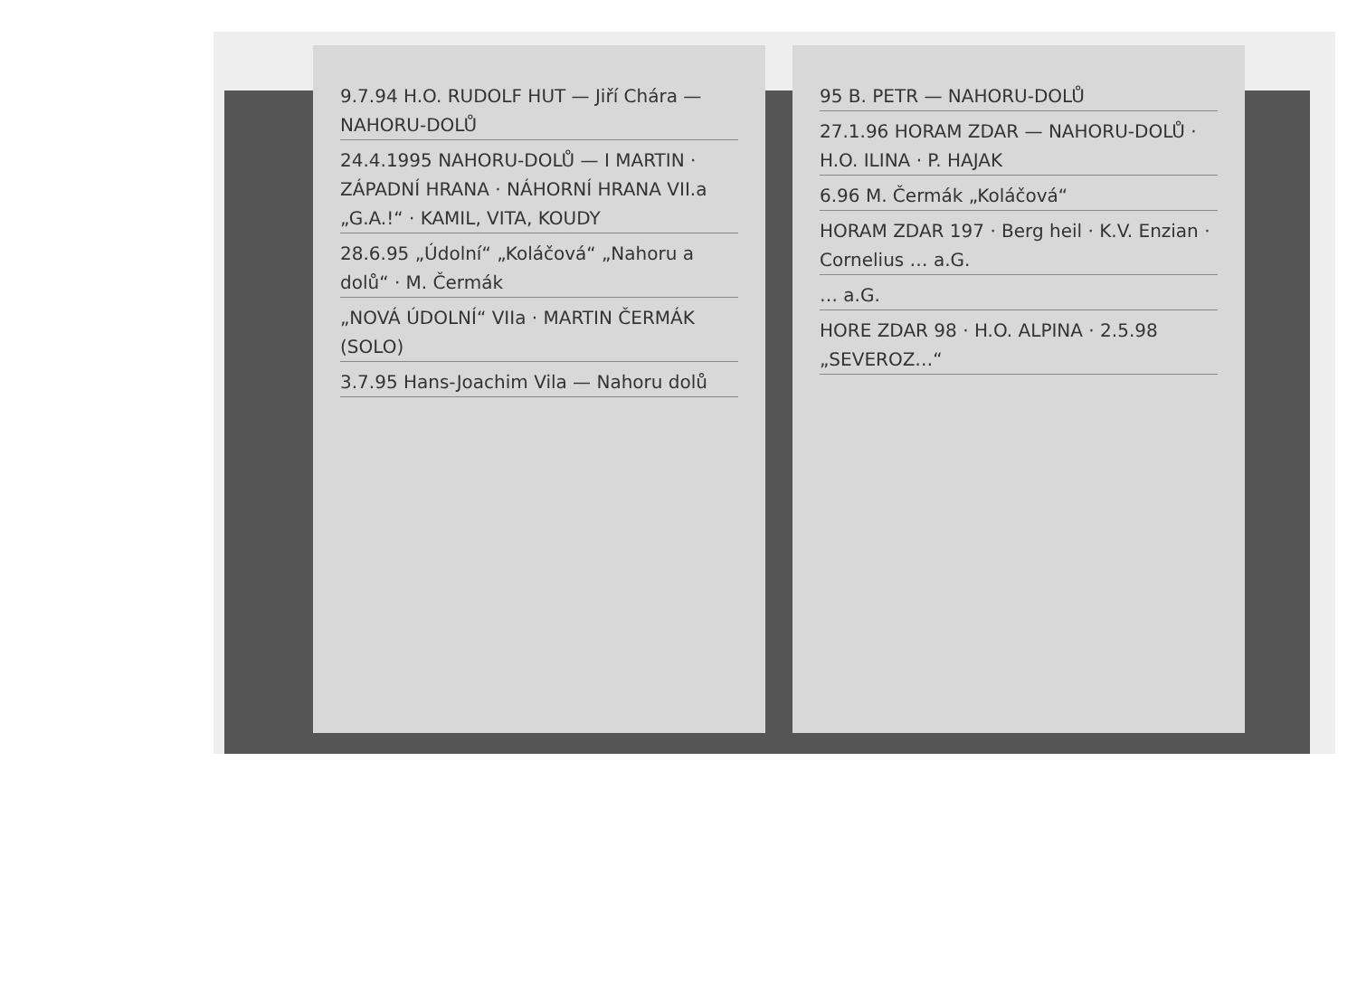9.7.94 H.O. RUDOLF HUT — Jiří Chára — NAHORU-DOLŮ
24.4.1995 NAHORU-DOLŮ — I MARTIN · ZÁPADNÍ HRANA · NÁHORNÍ HRANA VII.a „G.A.!“ · KAMIL, VITA, KOUDY
28.6.95 „Údolní“ „Koláčová“ „Nahoru a dolů“ · M. Čermák
„NOVÁ ÚDOLNÍ“ VIIa · MARTIN ČERMÁK (SOLO)
3.7.95 Hans-Joachim Vila — Nahoru dolů
95 B. PETR — NAHORU-DOLŮ
27.1.96 HORAM ZDAR — NAHORU-DOLŮ · H.O. ILINA · P. HAJAK
6.96 M. Čermák „Koláčová“
HORAM ZDAR 197 · Berg heil · K.V. Enzian · Cornelius … a.G.
… a.G.
HORE ZDAR 98 · H.O. ALPINA · 2.5.98 „SEVEROZ…“